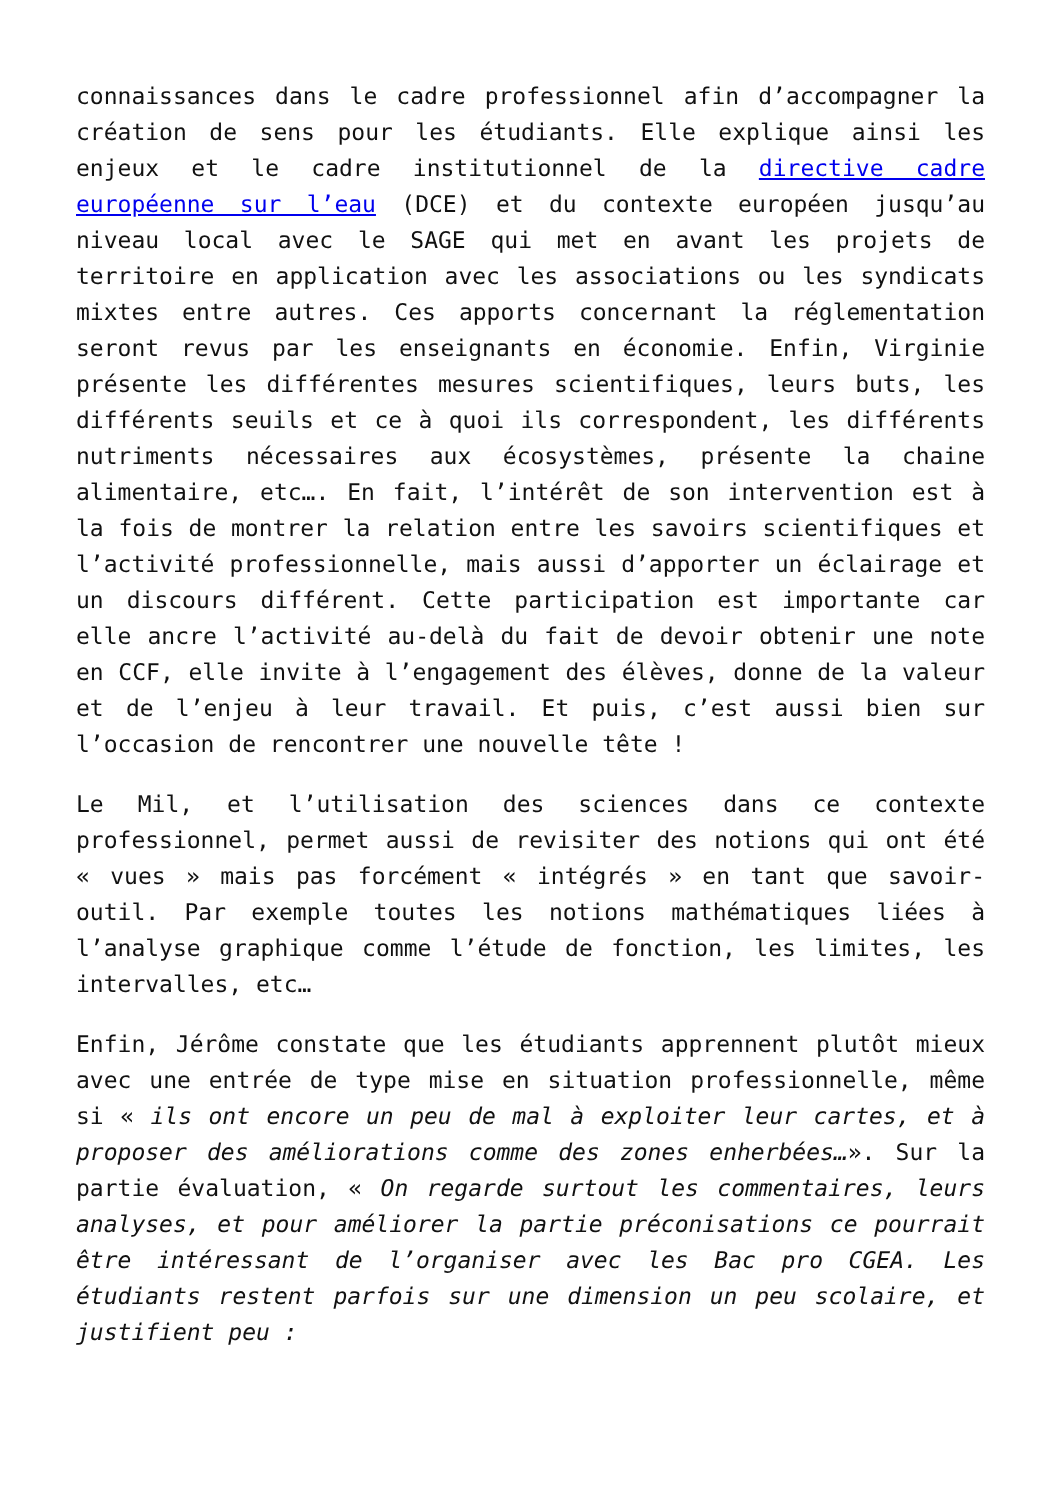connaissances dans le cadre professionnel afin d’accompagner la création de sens pour les étudiants. Elle explique ainsi les enjeux et le cadre institutionnel de la directive cadre européenne sur l’eau (DCE) et du contexte européen jusqu’au niveau local avec le SAGE qui met en avant les projets de territoire en application avec les associations ou les syndicats mixtes entre autres. Ces apports concernant la réglementation seront revus par les enseignants en économie. Enfin, Virginie présente les différentes mesures scientifiques, leurs buts, les différents seuils et ce à quoi ils correspondent, les différents nutriments nécessaires aux écosystèmes, présente la chaine alimentaire, etc…. En fait, l’intérêt de son intervention est à la fois de montrer la relation entre les savoirs scientifiques et l’activité professionnelle, mais aussi d’apporter un éclairage et un discours différent. Cette participation est importante car elle ancre l’activité au-delà du fait de devoir obtenir une note en CCF, elle invite à l’engagement des élèves, donne de la valeur et de l’enjeu à leur travail. Et puis, c’est aussi bien sur l’occasion de rencontrer une nouvelle tête !
Le Mil, et l’utilisation des sciences dans ce contexte professionnel, permet aussi de revisiter des notions qui ont été « vues » mais pas forcément « intégrés » en tant que savoir-outil. Par exemple toutes les notions mathématiques liées à l’analyse graphique comme l’étude de fonction, les limites, les intervalles, etc…
Enfin, Jérôme constate que les étudiants apprennent plutôt mieux avec une entrée de type mise en situation professionnelle, même si « ils ont encore un peu de mal à exploiter leur cartes, et à proposer des améliorations comme des zones enherbées…». Sur la partie évaluation, « On regarde surtout les commentaires, leurs analyses, et pour améliorer la partie préconisations ce pourrait être intéressant de l’organiser avec les Bac pro CGEA. Les étudiants restent parfois sur une dimension un peu scolaire, et justifient peu :